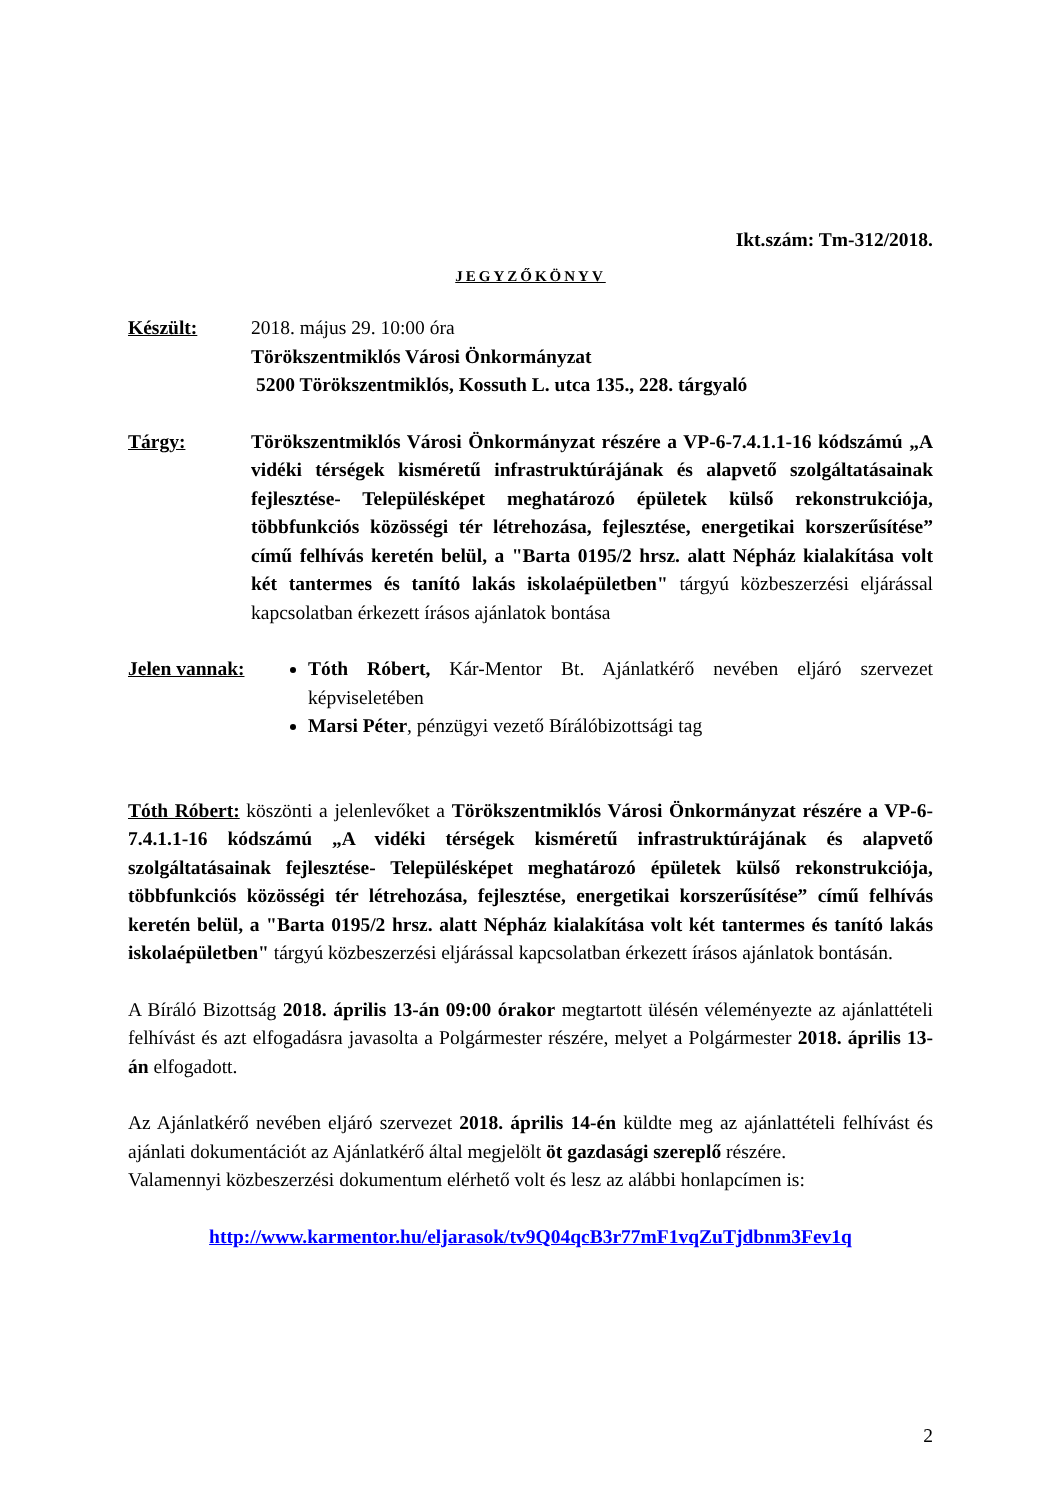Ikt.szám: Tm-312/2018.
JEGYZŐKÖNYV
Készült: 2018. május 29. 10:00 óra
Törökszentmiklós Városi Önkormányzat
5200 Törökszentmiklós, Kossuth L. utca 135., 228. tárgyaló
Tárgy: Törökszentmiklós Városi Önkormányzat részére a VP-6-7.4.1.1-16 kódszámú „A vidéki térségek kisméretű infrastruktúrájának és alapvető szolgáltatásainak fejlesztése- Településképet meghatározó épületek külső rekonstrukciója, többfunkciós közösségi tér létrehozása, fejlesztése, energetikai korszerűsítése” című felhívás keretén belül, a "Barta 0195/2 hrsz. alatt Népház kialakítása volt két tantermes és tanító lakás iskolaépületben" tárgyú közbeszerzési eljárással kapcsolatban érkezett írásos ajánlatok bontása
Jelen vannak:
Tóth Róbert, Kár-Mentor Bt. Ajánlatkérő nevében eljáró szervezet képviseletében
Marsi Péter, pénzügyi vezető Bírálóbizottsági tag
Tóth Róbert: köszönti a jelenlevőket a Törökszentmiklós Városi Önkormányzat részére a VP-6-7.4.1.1-16 kódszámú „A vidéki térségek kisméretű infrastruktúrájának és alapvető szolgáltatásainak fejlesztése- Településképet meghatározó épületek külső rekonstrukciója, többfunkciós közösségi tér létrehozása, fejlesztése, energetikai korszerűsítése” című felhívás keretén belül, a "Barta 0195/2 hrsz. alatt Népház kialakítása volt két tantermes és tanító lakás iskolaépületben" tárgyú közbeszerzési eljárással kapcsolatban érkezett írásos ajánlatok bontásán.
A Bíráló Bizottság 2018. április 13-án 09:00 órakor megtartott ülésén véleményezte az ajánlattételi felhívást és azt elfogadásra javasolta a Polgármester részére, melyet a Polgármester 2018. április 13-án elfogadott.
Az Ajánlatkérő nevében eljáró szervezet 2018. április 14-én küldte meg az ajánlattételi felhívást és ajánlati dokumentációt az Ajánlatkérő által megjelölt öt gazdasági szereplő részére.
Valamennyi közbeszerzési dokumentum elérhető volt és lesz az alábbi honlapcímen is:
http://www.karmentor.hu/eljarasok/tv9Q04qcB3r77mF1vqZuTjdbnm3Fev1q
2